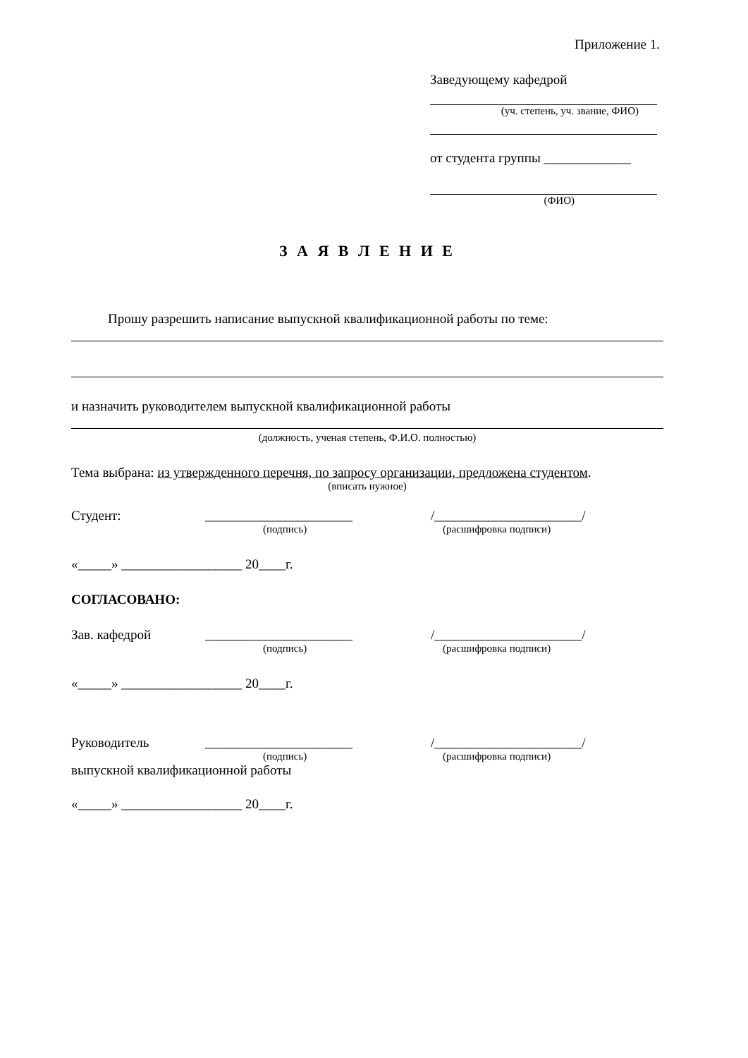Приложение 1.
Заведующему кафедрой
(уч. степень, уч. звание, ФИО)
от студента группы _____________
(ФИО)
З А Я В Л Е Н И Е
Прошу разрешить написание выпускной квалификационной работы по теме:
и назначить руководителем выпускной квалификационной работы
(должность, ученая степень, Ф.И.О. полностью)
Тема выбрана: из утвержденного перечня, по запросу организации, предложена студентом.
(вписать нужное)
Студент: ______________________ /______________________/
(подпись) (расшифровка подписи)
«_____» __________________ 20____г.
СОГЛАСОВАНО:
Зав. кафедрой ______________________ /______________________/
(подпись) (расшифровка подписи)
«_____» __________________ 20____г.
Руководитель ______________________ /______________________/
(подпись) (расшифровка подписи)
выпускной квалификационной работы
«_____» __________________ 20____г.